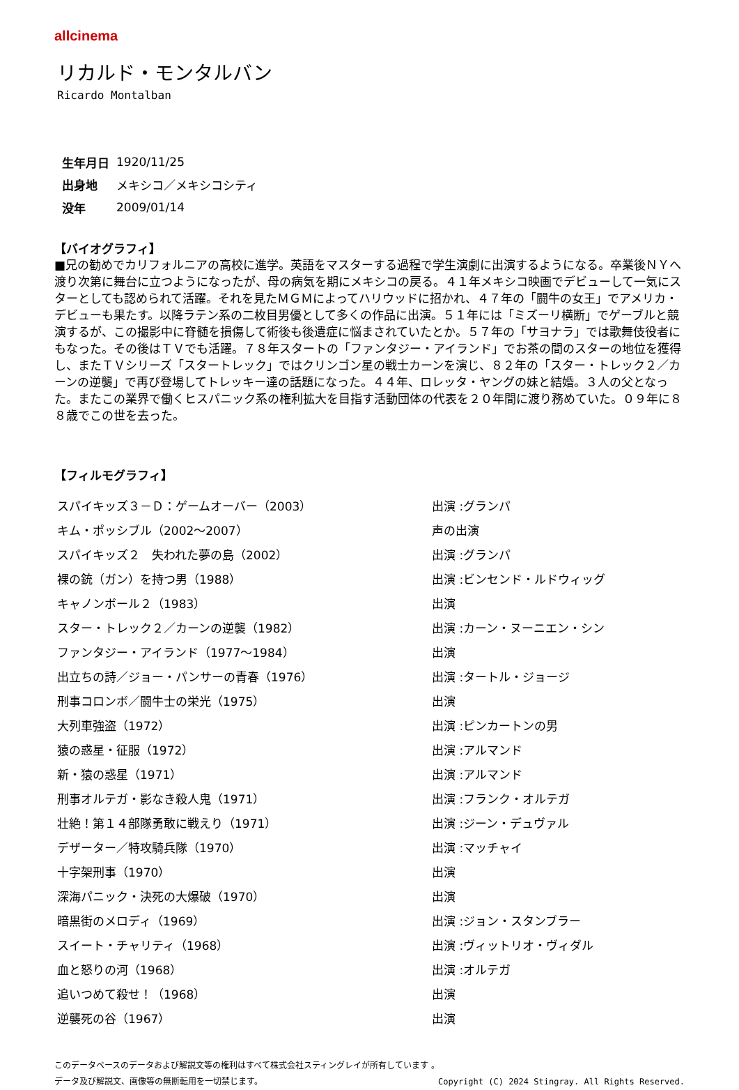allcinema
リカルド・モンタルバン
Ricardo Montalban
| 生年月日 | 1920/11/25 |
| 出身地 | メキシコ／メキシコシティ |
| 没年 | 2009/01/14 |
【バイオグラフィ】
■兄の勧めでカリフォルニアの高校に進学。英語をマスターする過程で学生演劇に出演するようになる。卒業後ＮＹへ渡り次第に舞台に立つようになったが、母の病気を期にメキシコの戻る。４１年メキシコ映画でデビューして一気にスターとしても認められて活躍。それを見たＭＧＭによってハリウッドに招かれ、４７年の「闘牛の女王」でアメリカ・デビューも果たす。以降ラテン系の二枚目男優として多くの作品に出演。５１年には「ミズーリ横断」でゲーブルと競演するが、この撮影中に脊髄を損傷して術後も後遺症に悩まされていたとか。５７年の「サヨナラ」では歌舞伎役者にもなった。その後はＴＶでも活躍。７８年スタートの「ファンタジー・アイランド」でお茶の間のスターの地位を獲得し、またＴＶシリーズ「スタートレック」ではクリンゴン星の戦士カーンを演じ、８２年の「スター・トレック２／カーンの逆襲」で再び登場してトレッキー達の話題になった。４４年、ロレッタ・ヤングの妹と結婚。３人の父となった。またこの業界で働くヒスパニック系の権利拡大を目指す活動団体の代表を２０年間に渡り務めていた。０９年に８８歳でこの世を去った。
【フィルモグラフィ】
| スパイキッズ３－Ｄ：ゲームオーバー（2003） | 出演 :グランパ |
| キム・ポッシブル（2002～2007） | 声の出演 |
| スパイキッズ２ 失われた夢の島（2002） | 出演 :グランパ |
| 裸の銃（ガン）を持つ男（1988） | 出演 :ビンセンド・ルドウィッグ |
| キャノンボール２（1983） | 出演 |
| スター・トレック２／カーンの逆襲（1982） | 出演 :カーン・ヌーニエン・シン |
| ファンタジー・アイランド（1977～1984） | 出演 |
| 出立ちの詩／ジョー・パンサーの青春（1976） | 出演 :タートル・ジョージ |
| 刑事コロンボ／闘牛士の栄光（1975） | 出演 |
| 大列車強盗（1972） | 出演 :ピンカートンの男 |
| 猿の惑星・征服（1972） | 出演 :アルマンド |
| 新・猿の惑星（1971） | 出演 :アルマンド |
| 刑事オルテガ・影なき殺人鬼（1971） | 出演 :フランク・オルテガ |
| 壮絶！第１４部隊勇敢に戦えり（1971） | 出演 :ジーン・デュヴァル |
| デザーター／特攻騎兵隊（1970） | 出演 :マッチャイ |
| 十字架刑事（1970） | 出演 |
| 深海パニック・決死の大爆破（1970） | 出演 |
| 暗黒街のメロディ（1969） | 出演 :ジョン・スタンブラー |
| スイート・チャリティ（1968） | 出演 :ヴィットリオ・ヴィダル |
| 血と怒りの河（1968） | 出演 :オルテガ |
| 追いつめて殺せ！（1968） | 出演 |
| 逆襲死の谷（1967） | 出演 |
このデータベースのデータおよび解説文等の権利はすべて株式会社スティングレイが所有しています 。
データ及び解説文、画像等の無断転用を一切禁じます。 Copyright (C) 2024 Stingray. All Rights Reserved.